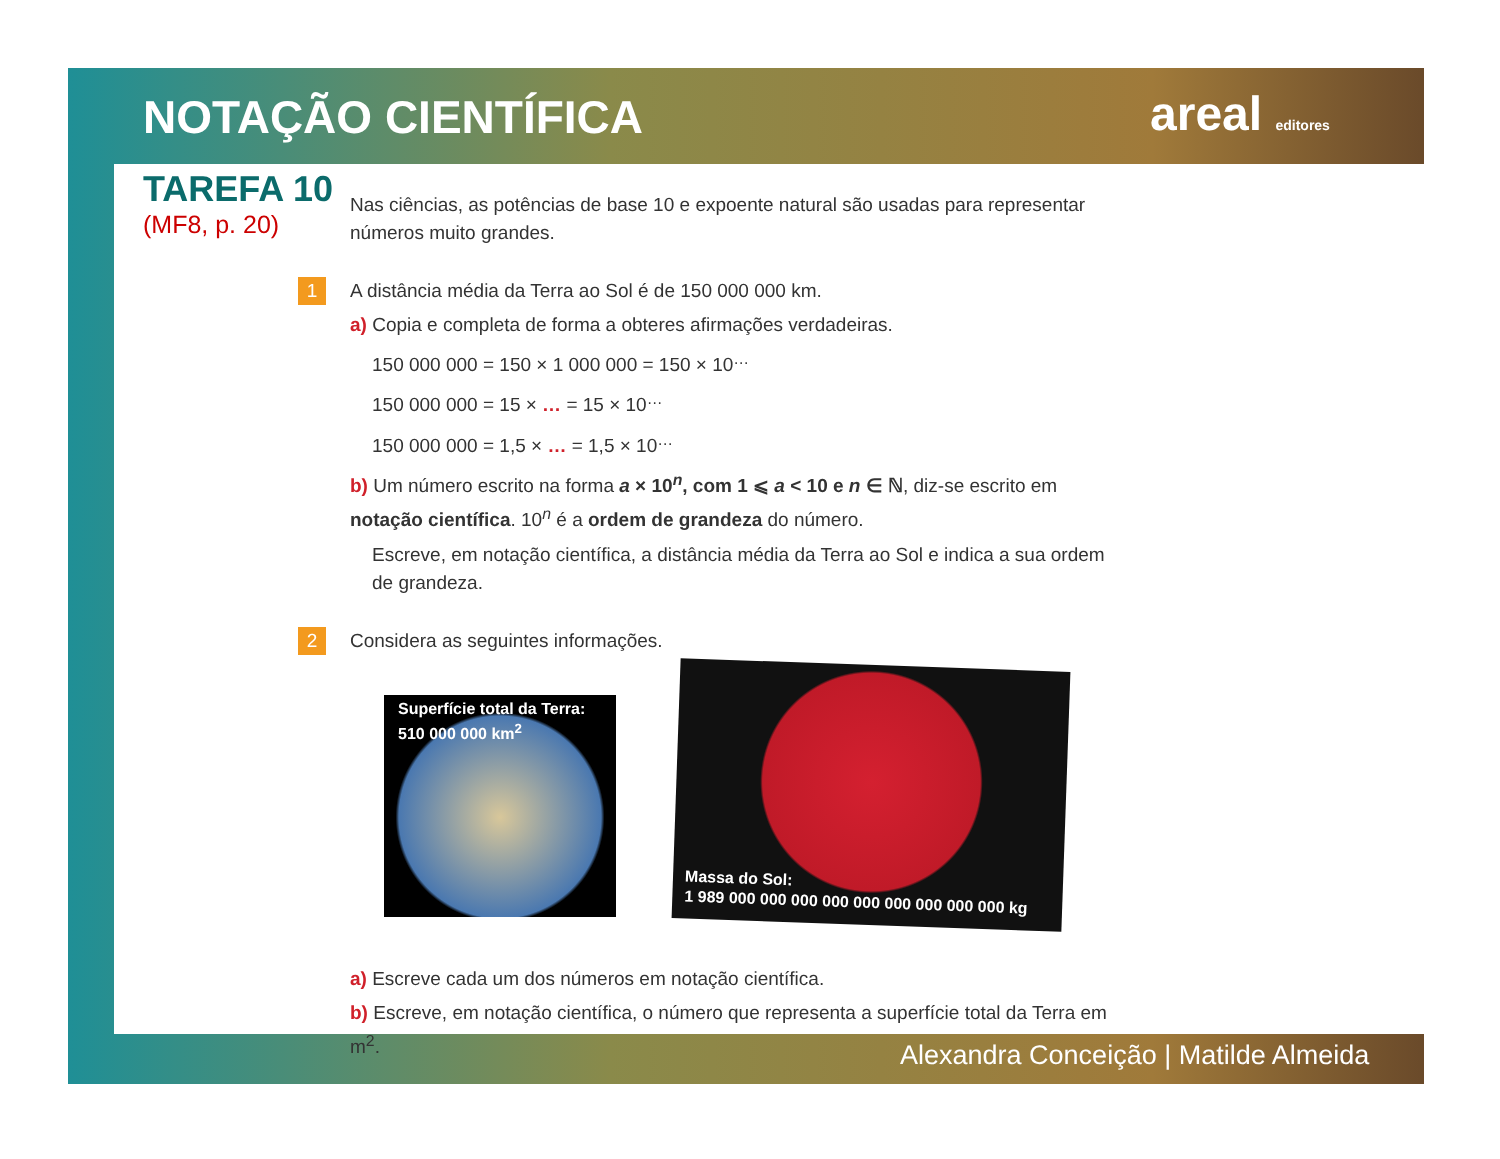NOTAÇÃO CIENTÍFICA areal editores
TAREFA 10
(MF8, p. 20)
Nas ciências, as potências de base 10 e expoente natural são usadas para representar números muito grandes.
1 A distância média da Terra ao Sol é de 150 000 000 km.
a) Copia e completa de forma a obteres afirmações verdadeiras.
150 000 000 = 150 × 1 000 000 = 150 × 10<sup>…</sup>
150 000 000 = 15 × … = 15 × 10<sup>…</sup>
150 000 000 = 1,5 × … = 1,5 × 10<sup>…</sup>
b) Um número escrito na forma a × 10<sup>n</sup>, com 1 ⩽ a < 10 e n ∈ ℕ, diz-se escrito em notação científica. 10<sup>n</sup> é a ordem de grandeza do número.
Escreve, em notação científica, a distância média da Terra ao Sol e indica a sua ordem de grandeza.
2 Considera as seguintes informações.
Superfície total da Terra:
510 000 000 km<sup>2</sup>
Massa do Sol:
1 989 000 000 000 000 000 000 000 000 000 kg
a) Escreve cada um dos números em notação científica.
b) Escreve, em notação científica, o número que representa a superfície total da Terra em m<sup>2</sup>.
Alexandra Conceição | Matilde Almeida